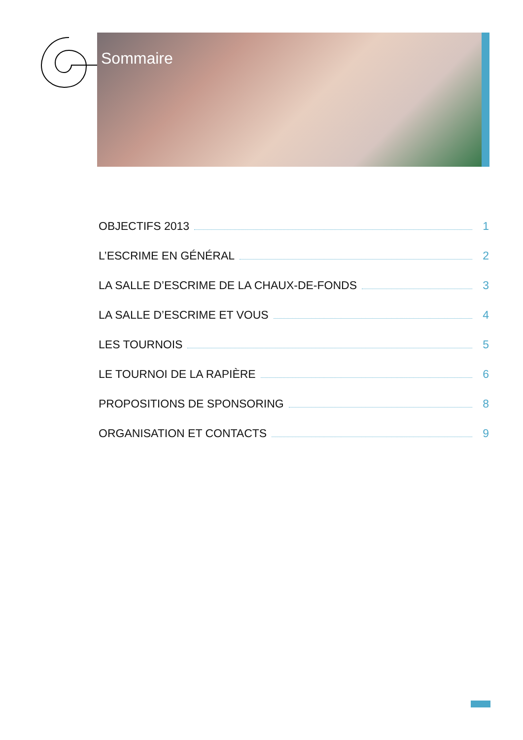Sommaire
OBJECTIFS 2013 1
L’ESCRIME EN GÉNÉRAL 2
LA SALLE D’ESCRIME DE LA CHAUX-DE-FONDS 3
LA SALLE D’ESCRIME ET VOUS 4
LES TOURNOIS 5
LE TOURNOI DE LA RAPIÈRE 6
PROPOSITIONS DE SPONSORING 8
ORGANISATION ET CONTACTS 9